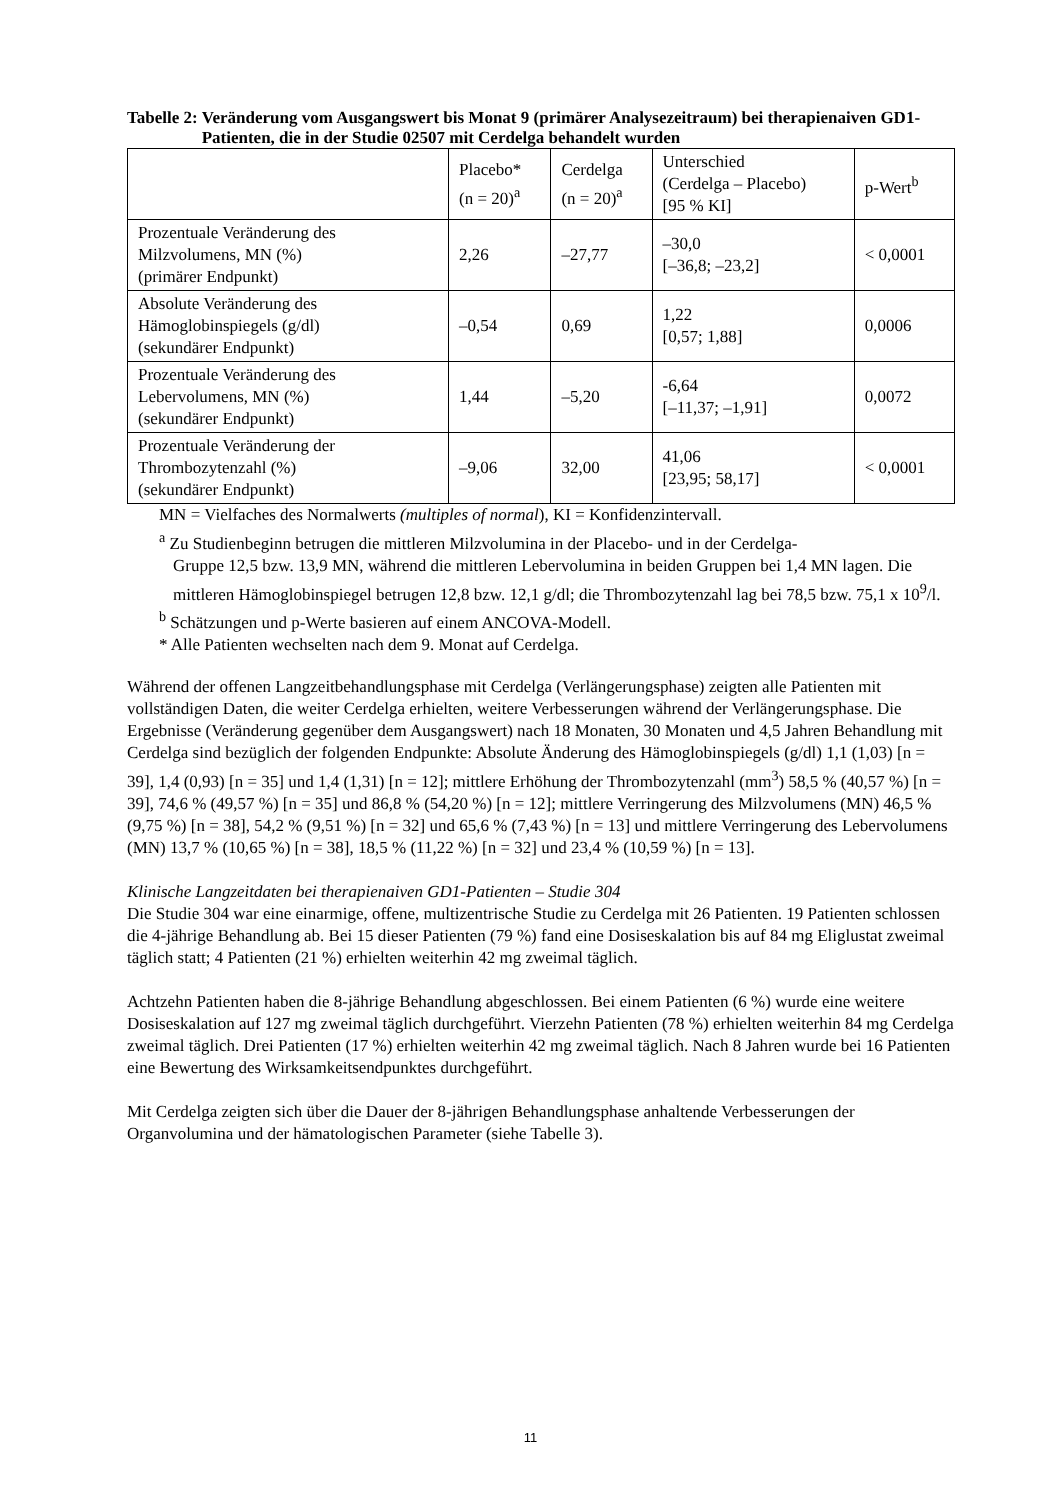Tabelle 2: Veränderung vom Ausgangswert bis Monat 9 (primärer Analysezeitraum) bei therapienaiven GD1- Patienten, die in der Studie 02507 mit Cerdelga behandelt wurden
| | Placebo* (n = 20)<sup>a</sup> | Cerdelga (n = 20)<sup>a</sup> | Unterschied (Cerdelga – Placebo) [95 % KI] | p-Wert<sup>b</sup> |
| --- | --- | --- | --- | --- |
| Prozentuale Veränderung des Milzvolumens, MN (%) (primärer Endpunkt) | 2,26 | –27,77 | –30,0 [–36,8; –23,2] | < 0,0001 |
| Absolute Veränderung des Hämoglobinspiegels (g/dl) (sekundärer Endpunkt) | –0,54 | 0,69 | 1,22 [0,57; 1,88] | 0,0006 |
| Prozentuale Veränderung des Lebervolumens, MN (%) (sekundärer Endpunkt) | 1,44 | –5,20 | -6,64 [–11,37; –1,91] | 0,0072 |
| Prozentuale Veränderung der Thrombozytenzahl (%) (sekundärer Endpunkt) | –9,06 | 32,00 | 41,06 [23,95; 58,17] | < 0,0001 |
MN = Vielfaches des Normalwerts (multiples of normal), KI = Konfidenzintervall.
<sup>a</sup> Zu Studienbeginn betrugen die mittleren Milzvolumina in der Placebo- und in der Cerdelga-
Gruppe 12,5 bzw. 13,9 MN, während die mittleren Lebervolumina in beiden Gruppen bei 1,4 MN lagen. Die mittleren Hämoglobinspiegel betrugen 12,8 bzw. 12,1 g/dl; die Thrombozytenzahl lag bei 78,5 bzw. 75,1 x 10<sup>9</sup>/l.
<sup>b</sup> Schätzungen und p-Werte basieren auf einem ANCOVA-Modell.
* Alle Patienten wechselten nach dem 9. Monat auf Cerdelga.
Während der offenen Langzeitbehandlungsphase mit Cerdelga (Verlängerungsphase) zeigten alle Patienten mit vollständigen Daten, die weiter Cerdelga erhielten, weitere Verbesserungen während der Verlängerungsphase. Die Ergebnisse (Veränderung gegenüber dem Ausgangswert) nach 18 Monaten, 30 Monaten und 4,5 Jahren Behandlung mit Cerdelga sind bezüglich der folgenden Endpunkte: Absolute Änderung des Hämoglobinspiegels (g/dl) 1,1 (1,03) [n = 39], 1,4 (0,93) [n = 35] und 1,4 (1,31) [n = 12]; mittlere Erhöhung der Thrombozytenzahl (mm<sup>3</sup>) 58,5 % (40,57 %) [n = 39], 74,6 % (49,57 %) [n = 35] und 86,8 % (54,20 %) [n = 12]; mittlere Verringerung des Milzvolumens (MN) 46,5 % (9,75 %) [n = 38], 54,2 % (9,51 %) [n = 32] und 65,6 % (7,43 %) [n = 13] und mittlere Verringerung des Lebervolumens (MN) 13,7 % (10,65 %) [n = 38], 18,5 % (11,22 %) [n = 32] und 23,4 % (10,59 %) [n = 13].
Klinische Langzeitdaten bei therapienaiven GD1-Patienten – Studie 304
Die Studie 304 war eine einarmige, offene, multizentrische Studie zu Cerdelga mit 26 Patienten. 19 Patienten schlossen die 4-jährige Behandlung ab. Bei 15 dieser Patienten (79 %) fand eine Dosiseskalation bis auf 84 mg Eliglustat zweimal täglich statt; 4 Patienten (21 %) erhielten weiterhin 42 mg zweimal täglich.
Achtzehn Patienten haben die 8-jährige Behandlung abgeschlossen. Bei einem Patienten (6 %) wurde eine weitere Dosiseskalation auf 127 mg zweimal täglich durchgeführt. Vierzehn Patienten (78 %) erhielten weiterhin 84 mg Cerdelga zweimal täglich. Drei Patienten (17 %) erhielten weiterhin 42 mg zweimal täglich. Nach 8 Jahren wurde bei 16 Patienten eine Bewertung des Wirksamkeitsendpunktes durchgeführt.
Mit Cerdelga zeigten sich über die Dauer der 8-jährigen Behandlungsphase anhaltende Verbesserungen der Organvolumina und der hämatologischen Parameter (siehe Tabelle 3).
11